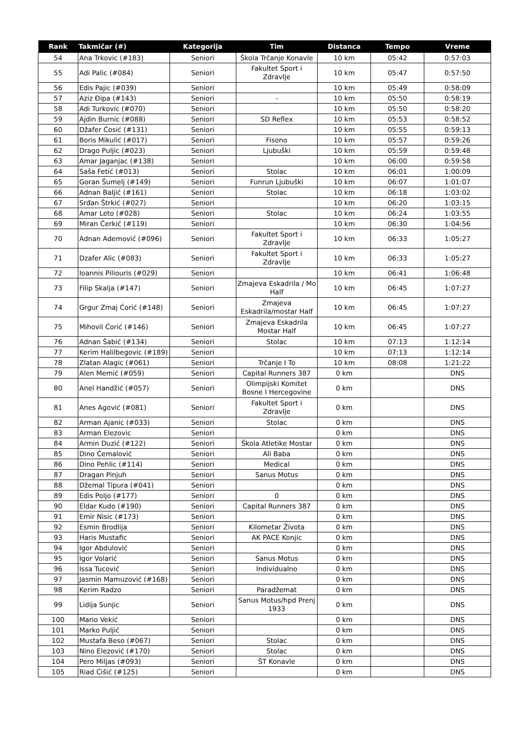| Rank | Takmičar (#) | Kategorija | Tim | Distanca | Tempo | Vreme |
| --- | --- | --- | --- | --- | --- | --- |
| 54 | Ana Trkovic (#183) | Seniori | Škola Trčanje Konavle | 10 km | 05:42 | 0:57:03 |
| 55 | Adi Palic (#084) | Seniori | Fakultet Sport i Zdravlje | 10 km | 05:47 | 0:57:50 |
| 56 | Edis Pajic (#039) | Seniori | | 10 km | 05:49 | 0:58:09 |
| 57 | Aziz Đipa (#143) | Seniori | - | 10 km | 05:50 | 0:58:19 |
| 58 | Adi Turkovic (#070) | Seniori | | 10 km | 05:50 | 0:58:20 |
| 59 | Ajdin Burnic (#088) | Seniori | SD Reflex | 10 km | 05:53 | 0:58:52 |
| 60 | Džafer Ćosić (#131) | Seniori | | 10 km | 05:55 | 0:59:13 |
| 61 | Boris Mikulić (#017) | Seniori | Fisono | 10 km | 05:57 | 0:59:26 |
| 62 | Drago Puljic (#023) | Seniori | Ljubuški | 10 km | 05:59 | 0:59:48 |
| 63 | Amar Jaganjac (#138) | Seniori | | 10 km | 06:00 | 0:59:58 |
| 64 | Saša Fetić (#013) | Seniori | Stolac | 10 km | 06:01 | 1:00:09 |
| 65 | Goran Šumelj (#149) | Seniori | Funrun Ljubuški | 10 km | 06:07 | 1:01:07 |
| 66 | Adnan Baljić (#161) | Seniori | Stolac | 10 km | 06:18 | 1:03:02 |
| 67 | Srđan Štrkić (#027) | Seniori | | 10 km | 06:20 | 1:03:15 |
| 68 | Amar Leto (#028) | Seniori | Stolac | 10 km | 06:24 | 1:03:55 |
| 69 | Miran Čerkić (#119) | Seniori | | 10 km | 06:30 | 1:04:56 |
| 70 | Adnan Ademović (#096) | Seniori | Fakultet Sport i Zdravlje | 10 km | 06:33 | 1:05:27 |
| 71 | Dzafer Alic (#083) | Seniori | Fakultet Sport i Zdravlje | 10 km | 06:33 | 1:05:27 |
| 72 | Ioannis Piliouris (#029) | Seniori | | 10 km | 06:41 | 1:06:48 |
| 73 | Filip Skalja (#147) | Seniori | Zmajeva Eskadrila / Mo Half | 10 km | 06:45 | 1:07:27 |
| 74 | Grgur Zmaj Ćorić (#148) | Seniori | Zmajeva Eskadrila/mostar Half | 10 km | 06:45 | 1:07:27 |
| 75 | Mihovil Ćorić (#146) | Seniori | Zmajeva Eskadrila Mostar Half | 10 km | 06:45 | 1:07:27 |
| 76 | Adnan Šabić (#134) | Seniori | Stolac | 10 km | 07:13 | 1:12:14 |
| 77 | Kerim Halilbegovic (#189) | Seniori | | 10 km | 07:13 | 1:12:14 |
| 78 | Zlatan Alagic (#061) | Seniori | Trčanje I To | 10 km | 08:08 | 1:21:22 |
| 79 | Alen Memić (#059) | Seniori | Capital Runners 387 | 0 km | | DNS |
| 80 | Anel Handžić (#057) | Seniori | Olimpijski Komitet Bosne I Hercegovine | 0 km | | DNS |
| 81 | Anes Agović (#081) | Seniori | Fakultet Sport i Zdravlje | 0 km | | DNS |
| 82 | Arman Ajanic (#033) | Seniori | Stolac | 0 km | | DNS |
| 83 | Arman Elezovic | Seniori | | 0 km | | DNS |
| 84 | Armin Duzić (#122) | Seniori | Škola Atletike Mostar | 0 km | | DNS |
| 85 | Dino Ćemalović | Seniori | Ali Baba | 0 km | | DNS |
| 86 | Dino Pehlic (#114) | Seniori | Medical | 0 km | | DNS |
| 87 | Dragan Pinjuh | Seniori | Sanus Motus | 0 km | | DNS |
| 88 | Džemal Tipura (#041) | Seniori | | 0 km | | DNS |
| 89 | Edis Poljo (#177) | Seniori | 0 | 0 km | | DNS |
| 90 | Eldar Kudo (#190) | Seniori | Capital Runners 387 | 0 km | | DNS |
| 91 | Emir Nisic (#173) | Seniori | | 0 km | | DNS |
| 92 | Esmin Brodlija | Seniori | Kilometar Života | 0 km | | DNS |
| 93 | Haris Mustafic | Seniori | AK PACE Konjic | 0 km | | DNS |
| 94 | Igor Abdulović | Seniori | | 0 km | | DNS |
| 95 | Igor Volarić | Seniori | Sanus Motus | 0 km | | DNS |
| 96 | Issa Tucović | Seniori | Individualno | 0 km | | DNS |
| 97 | Jasmin Mamuzović (#168) | Seniori | | 0 km | | DNS |
| 98 | Kerim Radzo | Seniori | Paradžemat | 0 km | | DNS |
| 99 | Lidija Sunjic | Seniori | Sanus Motus/hpd Prenj 1933 | 0 km | | DNS |
| 100 | Mario Vekić | Seniori | | 0 km | | DNS |
| 101 | Marko Puljić | Seniori | | 0 km | | DNS |
| 102 | Mustafa Beso (#067) | Seniori | Stolac | 0 km | | DNS |
| 103 | Nino Elezović (#170) | Seniori | Stolac | 0 km | | DNS |
| 104 | Pero Miljas (#093) | Seniori | ŠT Konavle | 0 km | | DNS |
| 105 | Riad Ćišić (#125) | Seniori | | 0 km | | DNS |